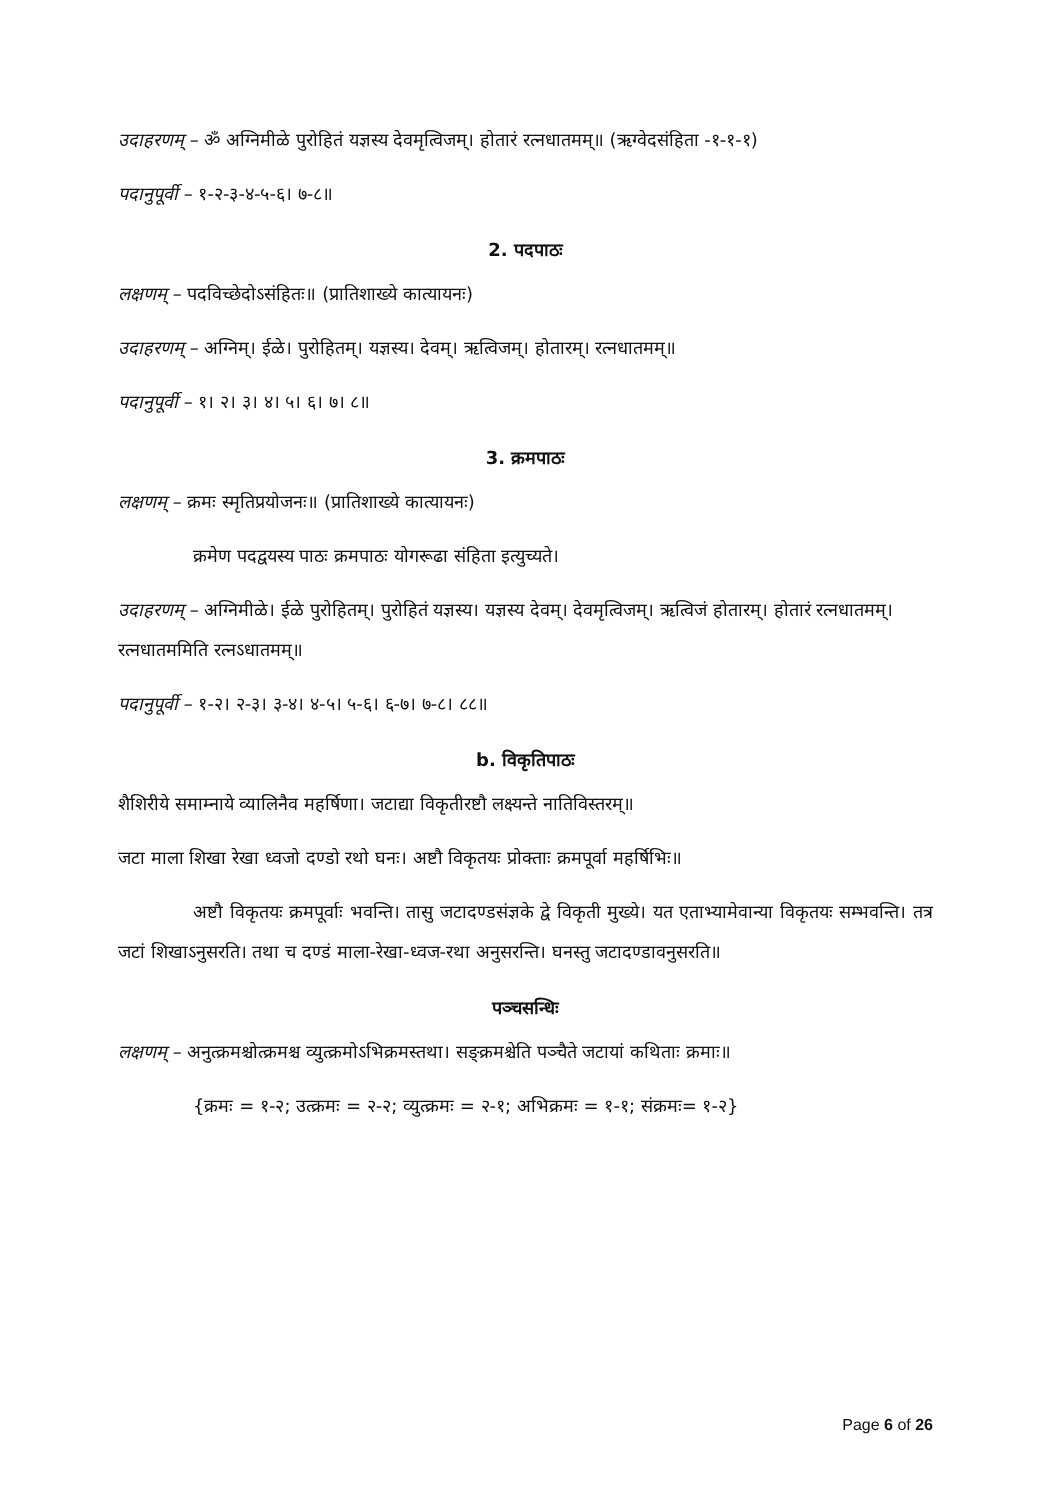उदाहरणम् – ॐ अग्निमीळे पुरोहितं यज्ञस्य देवमृत्विजम्। होतारं रत्नधातमम्॥ (ऋग्वेदसंहिता -१-१-१)
पदानुपूर्वी – १-२-३-४-५-६। ७-८॥
2. पदपाठः
लक्षणम् – पदविच्छेदोऽसंहितः॥ (प्रातिशाख्ये कात्यायनः)
उदाहरणम् – अग्निम्। ईळे। पुरोहितम्। यज्ञस्य। देवम्। ऋत्विजम्। होतारम्। रत्नधातमम्॥
पदानुपूर्वी – १। २। ३। ४। ५। ६। ७। ८॥
3. क्रमपाठः
लक्षणम् – क्रमः स्मृतिप्रयोजनः॥ (प्रातिशाख्ये कात्यायनः)
क्रमेण पदद्वयस्य पाठः क्रमपाठः योगरूढा संहिता इत्युच्यते।
उदाहरणम् – अग्निमीळे। ईळे पुरोहितम्। पुरोहितं यज्ञस्य। यज्ञस्य देवम्। देवमृत्विजम्। ऋत्विजं होतारम्। होतारं रत्नधातमम्। रत्नधातममिति रत्नऽधातमम्॥
पदानुपूर्वी – १-२। २-३। ३-४। ४-५। ५-६। ६-७। ७-८। ८८॥
b. विकृतिपाठः
शैशिरीये समाम्नाये व्यालिनैव महर्षिणा। जटाद्या विकृतीरष्टौ लक्ष्यन्ते नातिविस्तरम्॥
जटा माला शिखा रेखा ध्वजो दण्डो रथो घनः। अष्टौ विकृतयः प्रोक्ताः क्रमपूर्वा महर्षिभिः॥
अष्टौ विकृतयः क्रमपूर्वाः भवन्ति। तासु जटादण्डसंज्ञके द्वे विकृती मुख्ये। यत एताभ्यामेवान्या विकृतयः सम्भवन्ति। तत्र जटां शिखाऽनुसरति। तथा च दण्डं माला-रेखा-ध्वज-रथा अनुसरन्ति। घनस्तु जटादण्डावनुसरति॥
पञ्चसन्धिः
लक्षणम् – अनुत्क्रमश्चोत्क्रमश्च व्युत्क्रमोऽभिक्रमस्तथा। सङ्क्रमश्चेति पञ्चैते जटायां कथिताः क्रमाः॥
{क्रमः = १-२; उत्क्रमः = २-२; व्युत्क्रमः = २-१; अभिक्रमः = १-१; संक्रमः= १-२}
Page 6 of 26